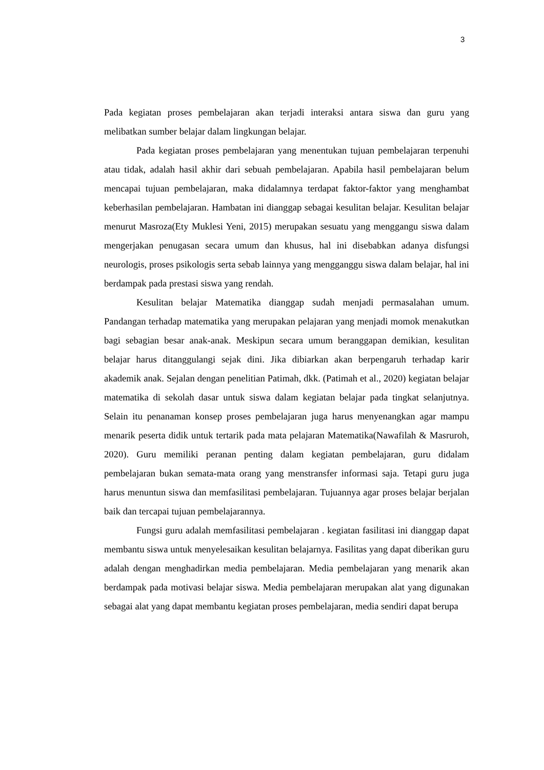3
Pada kegiatan proses pembelajaran akan terjadi interaksi antara siswa dan guru yang melibatkan sumber belajar dalam lingkungan belajar.
Pada kegiatan proses pembelajaran yang menentukan tujuan pembelajaran terpenuhi atau tidak, adalah hasil akhir dari sebuah pembelajaran. Apabila hasil pembelajaran belum mencapai tujuan pembelajaran, maka didalamnya terdapat faktor-faktor yang menghambat keberhasilan pembelajaran. Hambatan ini dianggap sebagai kesulitan belajar. Kesulitan belajar menurut Masroza(Ety Muklesi Yeni, 2015) merupakan sesuatu yang menggangu siswa dalam mengerjakan penugasan secara umum dan khusus, hal ini disebabkan adanya disfungsi neurologis, proses psikologis serta sebab lainnya yang mengganggu siswa dalam belajar, hal ini berdampak pada prestasi siswa yang rendah.
Kesulitan belajar Matematika dianggap sudah menjadi permasalahan umum. Pandangan terhadap matematika yang merupakan pelajaran yang menjadi momok menakutkan bagi sebagian besar anak-anak. Meskipun secara umum beranggapan demikian, kesulitan belajar harus ditanggulangi sejak dini. Jika dibiarkan akan berpengaruh terhadap karir akademik anak. Sejalan dengan penelitian Patimah, dkk. (Patimah et al., 2020) kegiatan belajar matematika di sekolah dasar untuk siswa dalam kegiatan belajar pada tingkat selanjutnya. Selain itu penanaman konsep proses pembelajaran juga harus menyenangkan agar mampu menarik peserta didik untuk tertarik pada mata pelajaran Matematika(Nawafilah & Masruroh, 2020). Guru memiliki peranan penting dalam kegiatan pembelajaran, guru didalam pembelajaran bukan semata-mata orang yang menstransfer informasi saja. Tetapi guru juga harus menuntun siswa dan memfasilitasi pembelajaran. Tujuannya agar proses belajar berjalan baik dan tercapai tujuan pembelajarannya.
Fungsi guru adalah memfasilitasi pembelajaran . kegiatan fasilitasi ini dianggap dapat membantu siswa untuk menyelesaikan kesulitan belajarnya. Fasilitas yang dapat diberikan guru adalah dengan menghadirkan media pembelajaran. Media pembelajaran yang menarik akan berdampak pada motivasi belajar siswa. Media pembelajaran merupakan alat yang digunakan sebagai alat yang dapat membantu kegiatan proses pembelajaran, media sendiri dapat berupa